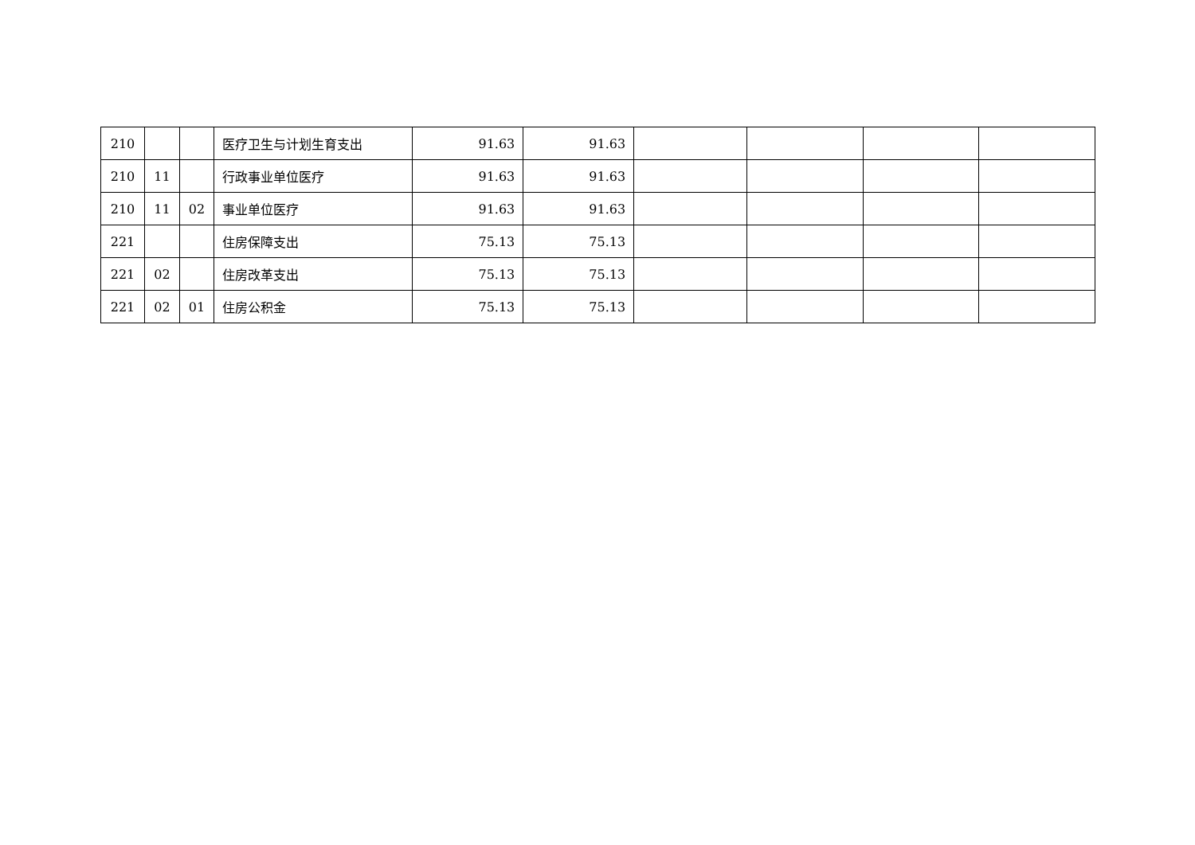| 210 | | | 医疗卫生与计划生育支出 | 91.63 | 91.63 | | | | |
| 210 | 11 | | 行政事业单位医疗 | 91.63 | 91.63 | | | | |
| 210 | 11 | 02 | 事业单位医疗 | 91.63 | 91.63 | | | | |
| 221 | | | 住房保障支出 | 75.13 | 75.13 | | | | |
| 221 | 02 | | 住房改革支出 | 75.13 | 75.13 | | | | |
| 221 | 02 | 01 | 住房公积金 | 75.13 | 75.13 | | | | |